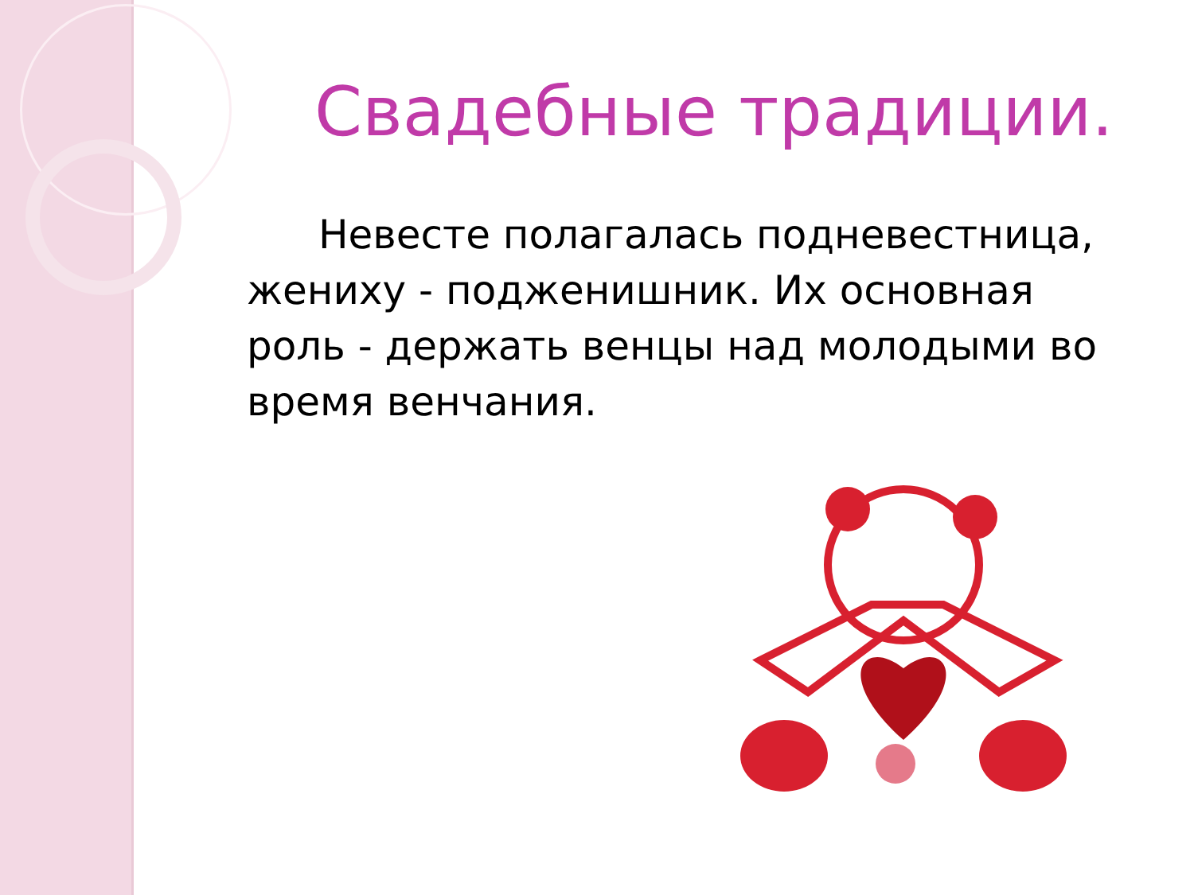Свадебные традиции.
Невесте полагалась подневестница, жениху - подженишник. Их основная роль - держать венцы над молодыми во время венчания.